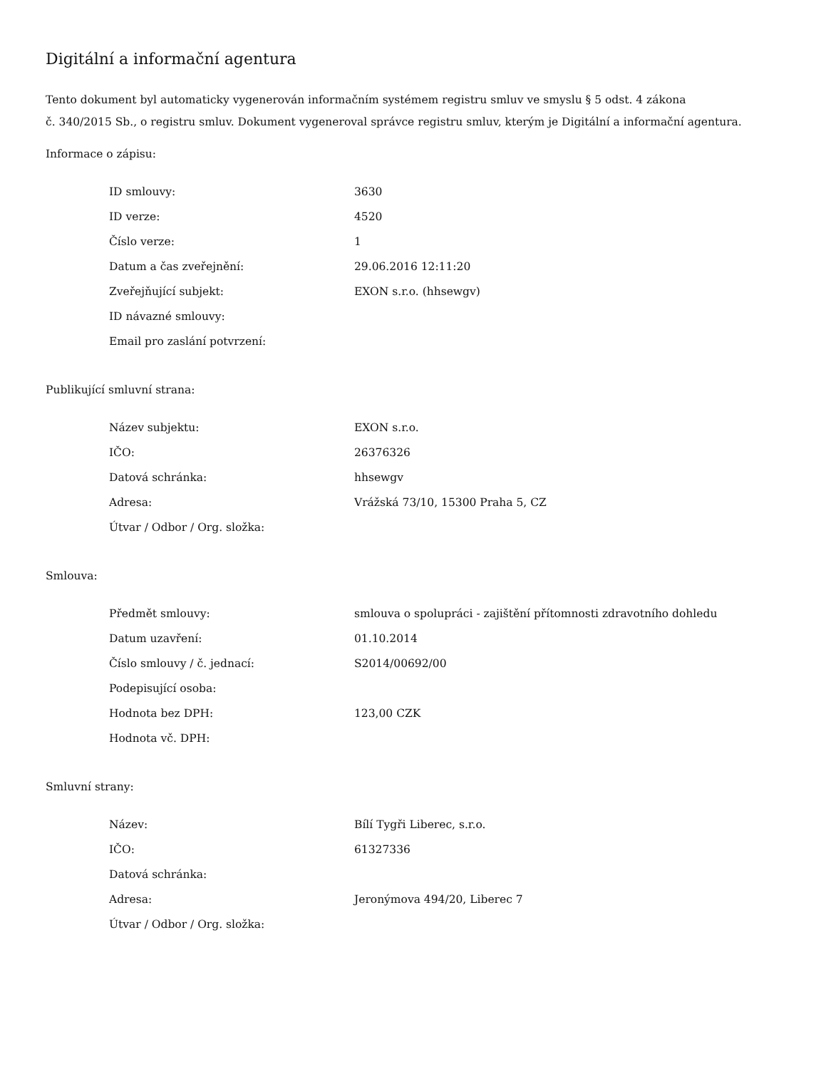Digitální a informační agentura
Tento dokument byl automaticky vygenerován informačním systémem registru smluv ve smyslu § 5 odst. 4 zákona
č. 340/2015 Sb., o registru smluv. Dokument vygeneroval správce registru smluv, kterým je Digitální a informační agentura.
Informace o zápisu:
| ID smlouvy: | 3630 |
| ID verze: | 4520 |
| Číslo verze: | 1 |
| Datum a čas zveřejnění: | 29.06.2016 12:11:20 |
| Zveřejňující subjekt: | EXON s.r.o. (hhsewgv) |
| ID návazné smlouvy: | |
| Email pro zaslání potvrzení: | |
Publikující smluvní strana:
| Název subjektu: | EXON s.r.o. |
| IČO: | 26376326 |
| Datová schránka: | hhsewgv |
| Adresa: | Vrážská 73/10, 15300 Praha 5, CZ |
| Útvar / Odbor / Org. složka: | |
Smlouva:
| Předmět smlouvy: | smlouva o spolupráci - zajištění přítomnosti zdravotního dohledu |
| Datum uzavření: | 01.10.2014 |
| Číslo smlouvy / č. jednací: | S2014/00692/00 |
| Podepisující osoba: | |
| Hodnota bez DPH: | 123,00 CZK |
| Hodnota vč. DPH: | |
Smluvní strany:
| Název: | Bílí Tygři Liberec, s.r.o. |
| IČO: | 61327336 |
| Datová schránka: | |
| Adresa: | Jeronýmova 494/20, Liberec 7 |
| Útvar / Odbor / Org. složka: | |